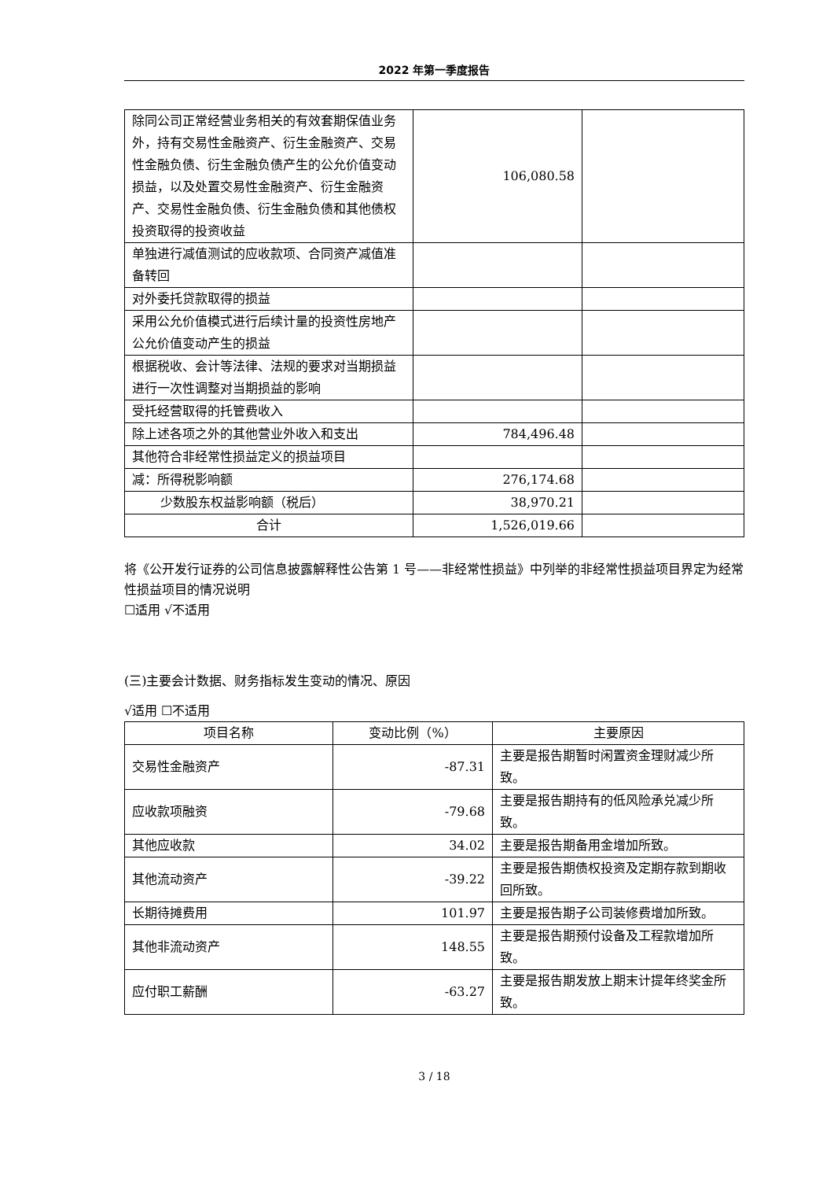2022 年第一季度报告
| 除同公司正常经营业务相关的有效套期保值业务外，持有交易性金融资产、衍生金融资产、交易性金融负债、衍生金融负债产生的公允价值变动损益，以及处置交易性金融资产、衍生金融资产、交易性金融负债、衍生金融负债和其他债权投资取得的投资收益 | 106,080.58 | |
| 单独进行减值测试的应收款项、合同资产减值准备转回 | | |
| 对外委托贷款取得的损益 | | |
| 采用公允价值模式进行后续计量的投资性房地产公允价值变动产生的损益 | | |
| 根据税收、会计等法律、法规的要求对当期损益进行一次性调整对当期损益的影响 | | |
| 受托经营取得的托管费收入 | | |
| 除上述各项之外的其他营业外收入和支出 | 784,496.48 | |
| 其他符合非经常性损益定义的损益项目 | | |
| 减：所得税影响额 | 276,174.68 | |
| 少数股东权益影响额（税后） | 38,970.21 | |
| 合计 | 1,526,019.66 | |
将《公开发行证券的公司信息披露解释性公告第 1 号——非经常性损益》中列举的非经常性损益项目界定为经常性损益项目的情况说明
☐适用 √不适用
(三)主要会计数据、财务指标发生变动的情况、原因
√适用 ☐不适用
| 项目名称 | 变动比例（%） | 主要原因 |
| --- | --- | --- |
| 交易性金融资产 | -87.31 | 主要是报告期暂时闲置资金理财减少所致。 |
| 应收款项融资 | -79.68 | 主要是报告期持有的低风险承兑减少所致。 |
| 其他应收款 | 34.02 | 主要是报告期备用金增加所致。 |
| 其他流动资产 | -39.22 | 主要是报告期债权投资及定期存款到期收回所致。 |
| 长期待摊费用 | 101.97 | 主要是报告期子公司装修费增加所致。 |
| 其他非流动资产 | 148.55 | 主要是报告期预付设备及工程款增加所致。 |
| 应付职工薪酬 | -63.27 | 主要是报告期发放上期末计提年终奖金所致。 |
3 / 18